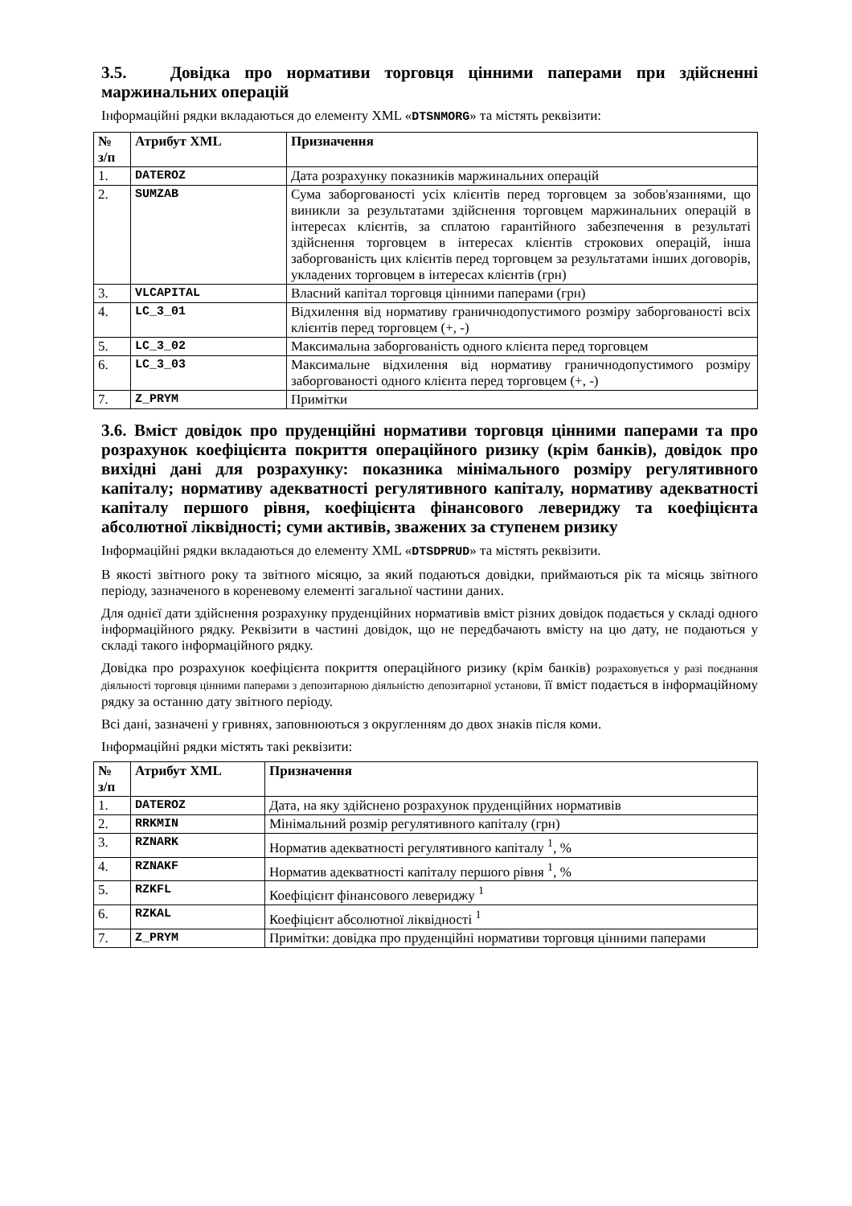3.5. Довідка про нормативи торговця цінними паперами при здійсненні маржинальних операцій
Інформаційні рядки вкладаються до елементу XML «DTSNMORG» та містять реквізити:
| № з/п | Атрибут XML | Призначення |
| --- | --- | --- |
| 1. | DATEROZ | Дата розрахунку показників маржинальних операцій |
| 2. | SUMZAB | Сума заборгованості усіх клієнтів перед торговцем за зобов'язаннями, що виникли за результатами здійснення торговцем маржинальних операцій в інтересах клієнтів, за сплатою гарантійного забезпечення в результаті здійснення торговцем в інтересах клієнтів строкових операцій, інша заборгованість цих клієнтів перед торговцем за результатами інших договорів, укладених торговцем в інтересах клієнтів (грн) |
| 3. | VLCAPITAL | Власний капітал торговця цінними паперами (грн) |
| 4. | LC_3_01 | Відхилення від нормативу граничнодопустимого розміру заборгованості всіх клієнтів перед торговцем (+, -) |
| 5. | LC_3_02 | Максимальна заборгованість одного клієнта перед торговцем |
| 6. | LC_3_03 | Максимальне відхилення від нормативу граничнодопустимого розміру заборгованості одного клієнта перед торговцем (+, -) |
| 7. | Z_PRYM | Примітки |
3.6. Вміст довідок про пруденційні нормативи торговця цінними паперами та про розрахунок коефіцієнта покриття операційного ризику (крім банків), довідок про вихідні дані для розрахунку: показника мінімального розміру регулятивного капіталу; нормативу адекватності регулятивного капіталу, нормативу адекватності капіталу першого рівня, коефіцієнта фінансового левериджу та коефіцієнта абсолютної ліквідності; суми активів, зважених за ступенем ризику
Інформаційні рядки вкладаються до елементу XML «DTSDPRUD» та містять реквізити.
В якості звітного року та звітного місяцю, за який подаються довідки, приймаються рік та місяць звітного періоду, зазначеного в кореневому елементі загальної частини даних.
Для однієї дати здійснення розрахунку пруденційних нормативів вміст різних довідок подається у складі одного інформаційного рядку. Реквізити в частині довідок, що не передбачають вмісту на цю дату, не подаються у складі такого інформаційного рядку.
Довідка про розрахунок коефіцієнта покриття операційного ризику (крім банків) розраховується у разі поєднання діяльності торговця цінними паперами з депозитарною діяльністю депозитарної установи, її вміст подається в інформаційному рядку за останню дату звітного періоду.
Всі дані, зазначені у гривнях, заповнюються з округленням до двох знаків після коми.
Інформаційні рядки містять такі реквізити:
| № з/п | Атрибут XML | Призначення |
| --- | --- | --- |
| 1. | DATEROZ | Дата, на яку здійснено розрахунок пруденційних нормативів |
| 2. | RRKMIN | Мінімальний розмір регулятивного капіталу (грн) |
| 3. | RZNARK | Норматив адекватності регулятивного капіталу <sup>1</sup>, % |
| 4. | RZNAKF | Норматив адекватності капіталу першого рівня <sup>1</sup>, % |
| 5. | RZKFL | Коефіцієнт фінансового левериджу <sup>1</sup> |
| 6. | RZKAL | Коефіцієнт абсолютної ліквідності <sup>1</sup> |
| 7. | Z_PRYM | Примітки: довідка про пруденційні нормативи торговця цінними паперами |